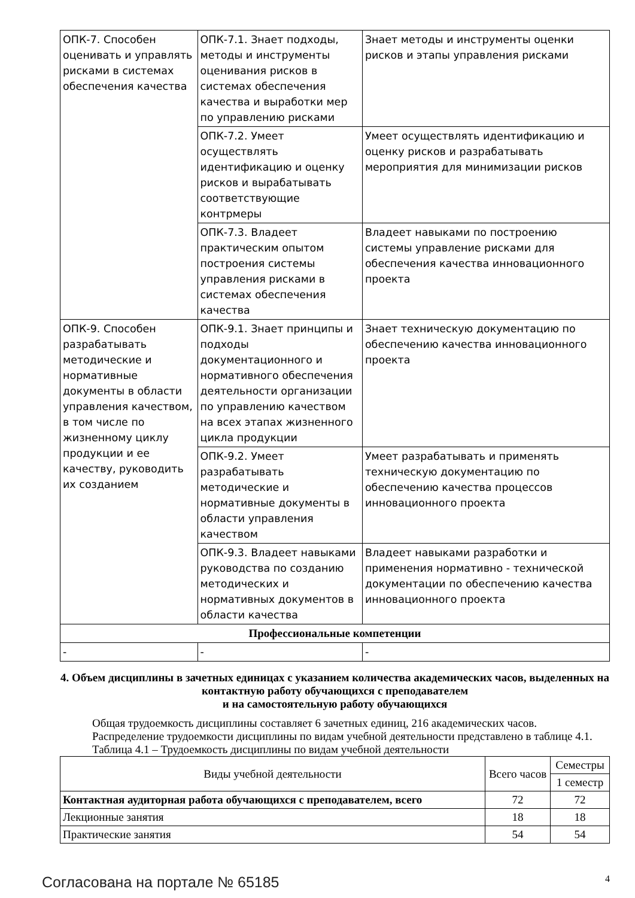| ОПК-7. Способен оценивать и управлять рисками в системах обеспечения качества | ОПК-7.1. Знает подходы, методы и инструменты оценивания рисков в системах обеспечения качества и выработки мер по управлению рисками | Знает методы и инструменты оценки рисков и этапы управления рисками |
| | ОПК-7.2. Умеет осуществлять идентификацию и оценку рисков и вырабатывать соответствующие контрмеры | Умеет осуществлять идентификацию и оценку рисков и разрабатывать мероприятия для минимизации рисков |
| | ОПК-7.3. Владеет практическим опытом построения системы управления рисками в системах обеспечения качества | Владеет навыками по построению системы управление рисками для обеспечения качества инновационного проекта |
| ОПК-9. Способен разрабатывать методические и нормативные документы в области управления качеством, в том числе по жизненному циклу продукции и ее качеству, руководить их созданием | ОПК-9.1. Знает принципы и подходы документационного и нормативного обеспечения деятельности организации по управлению качеством на всех этапах жизненного цикла продукции | Знает техническую документацию по обеспечению качества инновационного проекта |
| | ОПК-9.2. Умеет разрабатывать методические и нормативные документы в области управления качеством | Умеет разрабатывать и применять техническую документацию по обеспечению качества процессов инновационного проекта |
| | ОПК-9.3. Владеет навыками руководства по созданию методических и нормативных документов в области качества | Владеет навыками разработки и применения нормативно - технической документации по обеспечению качества инновационного проекта |
| Профессиональные компетенции | | |
| - | - | - |
4. Объем дисциплины в зачетных единицах с указанием количества академических часов, выделенных на контактную работу обучающихся с преподавателем
и на самостоятельную работу обучающихся
Общая трудоемкость дисциплины составляет 6 зачетных единиц, 216 академических часов.
Распределение трудоемкости дисциплины по видам учебной деятельности представлено в таблице 4.1.
Таблица 4.1 – Трудоемкость дисциплины по видам учебной деятельности
| Виды учебной деятельности | Всего часов | Семестры |
| --- | --- | --- |
| | | 1 семестр |
| Контактная аудиторная работа обучающихся с преподавателем, всего | 72 | 72 |
| Лекционные занятия | 18 | 18 |
| Практические занятия | 54 | 54 |
Согласована на портале № 65185 4